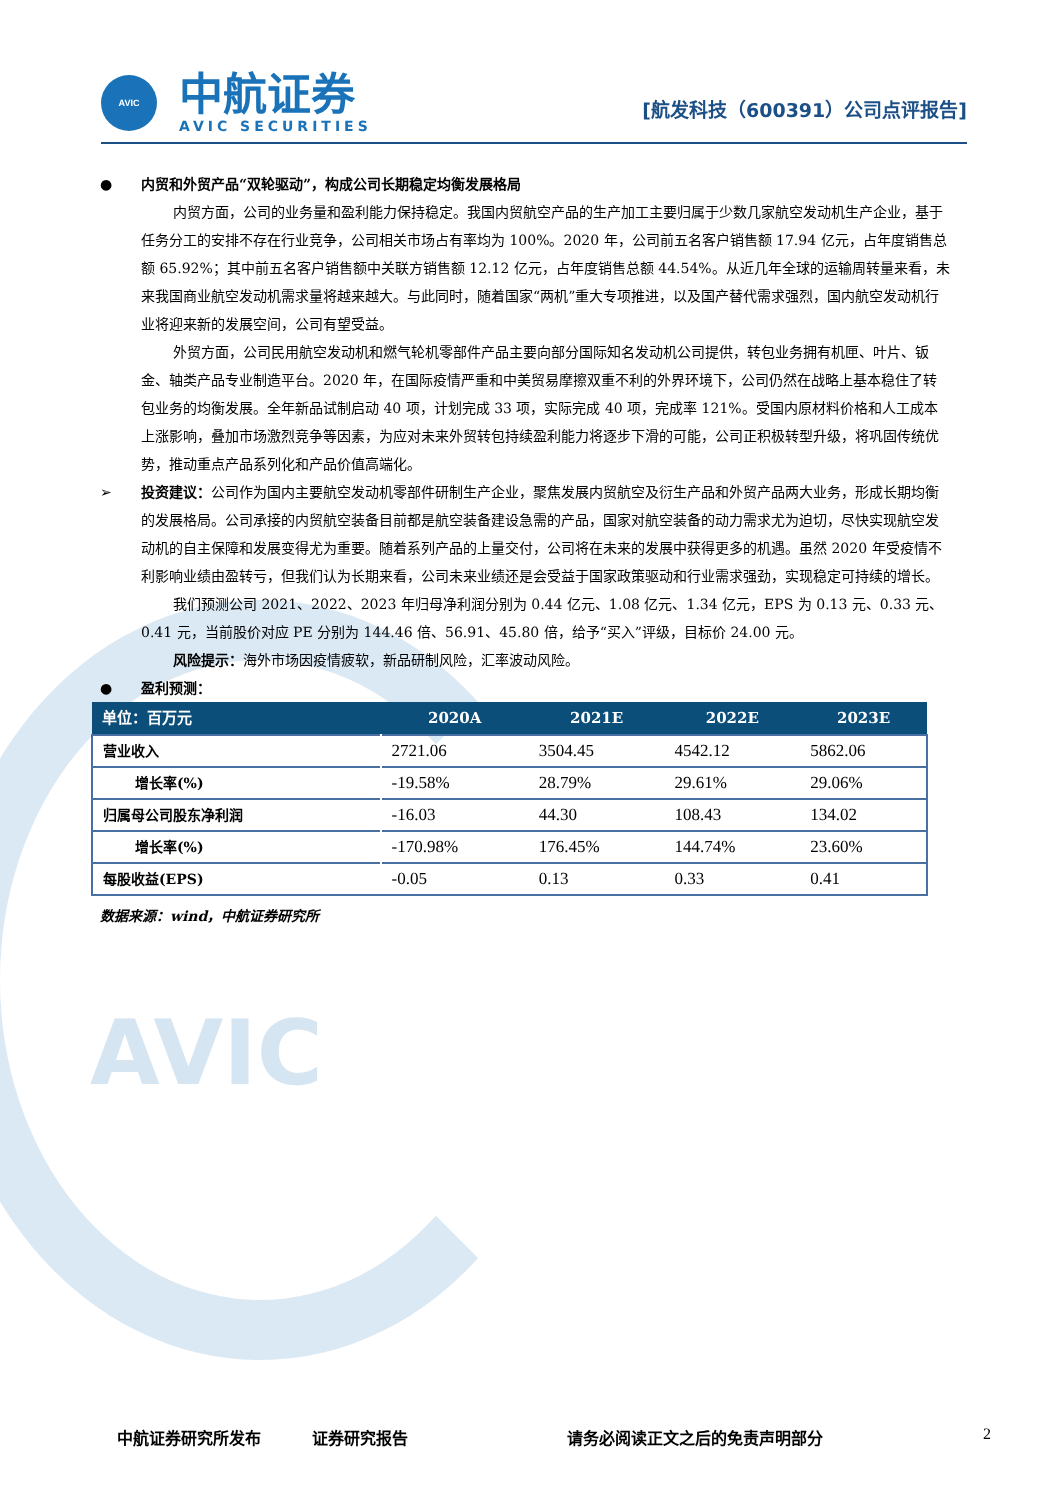AVIC
AVIC
中航证券
AVIC SECURITIES
[航发科技（600391）公司点评报告]
● 内贸和外贸产品“双轮驱动”，构成公司长期稳定均衡发展格局
内贸方面，公司的业务量和盈利能力保持稳定。我国内贸航空产品的生产加工主要归属于少数几家航空发动机生产企业，基于任务分工的安排不存在行业竞争，公司相关市场占有率均为 100%。2020 年，公司前五名客户销售额 17.94 亿元，占年度销售总额 65.92%；其中前五名客户销售额中关联方销售额 12.12 亿元，占年度销售总额 44.54%。从近几年全球的运输周转量来看，未来我国商业航空发动机需求量将越来越大。与此同时，随着国家“两机”重大专项推进，以及国产替代需求强烈，国内航空发动机行业将迎来新的发展空间，公司有望受益。
外贸方面，公司民用航空发动机和燃气轮机零部件产品主要向部分国际知名发动机公司提供，转包业务拥有机匣、叶片、钣金、轴类产品专业制造平台。2020 年，在国际疫情严重和中美贸易摩擦双重不利的外界环境下，公司仍然在战略上基本稳住了转包业务的均衡发展。全年新品试制启动 40 项，计划完成 33 项，实际完成 40 项，完成率 121%。受国内原材料价格和人工成本上涨影响，叠加市场激烈竞争等因素，为应对未来外贸转包持续盈利能力将逐步下滑的可能，公司正积极转型升级，将巩固传统优势，推动重点产品系列化和产品价值高端化。
➢ 投资建议：公司作为国内主要航空发动机零部件研制生产企业，聚焦发展内贸航空及衍生产品和外贸产品两大业务，形成长期均衡的发展格局。公司承接的内贸航空装备目前都是航空装备建设急需的产品，国家对航空装备的动力需求尤为迫切，尽快实现航空发动机的自主保障和发展变得尤为重要。随着系列产品的上量交付，公司将在未来的发展中获得更多的机遇。虽然 2020 年受疫情不利影响业绩由盈转亏，但我们认为长期来看，公司未来业绩还是会受益于国家政策驱动和行业需求强劲，实现稳定可持续的增长。
我们预测公司 2021、2022、2023 年归母净利润分别为 0.44 亿元、1.08 亿元、1.34 亿元，EPS 为 0.13 元、0.33 元、0.41 元，当前股价对应 PE 分别为 144.46 倍、56.91、45.80 倍，给予“买入”评级，目标价 24.00 元。
风险提示：海外市场因疫情疲软，新品研制风险，汇率波动风险。
● 盈利预测：
| 单位：百万元 | 2020A | 2021E | 2022E | 2023E |
| --- | --- | --- | --- | --- |
| 营业收入 | 2721.06 | 3504.45 | 4542.12 | 5862.06 |
| 增长率(%) | -19.58% | 28.79% | 29.61% | 29.06% |
| 归属母公司股东净利润 | -16.03 | 44.30 | 108.43 | 134.02 |
| 增长率(%) | -170.98% | 176.45% | 144.74% | 23.60% |
| 每股收益(EPS) | -0.05 | 0.13 | 0.33 | 0.41 |
数据来源：wind，中航证券研究所
中航证券研究所发布 证券研究报告 请务必阅读正文之后的免责声明部分 2